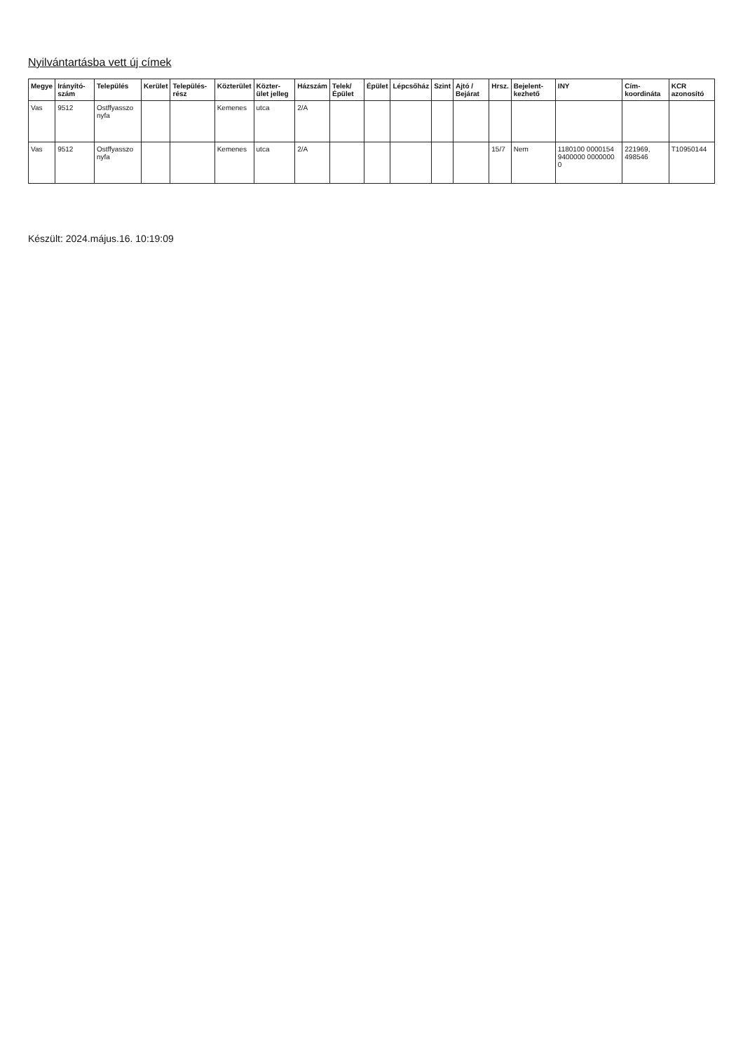Nyilvántartásba vett új címek
| Megye | Irányító-szám | Település | Kerület | Település-rész | Közterület | Közter-ület jelleg | Házszám | Telek/ Épület | Épület | Lépcsőház | Szint | Ajtó / Bejárat | Hrsz. | Bejelent-kezhető | INY | Cím-koordináta | KCR azonosító |
| --- | --- | --- | --- | --- | --- | --- | --- | --- | --- | --- | --- | --- | --- | --- | --- | --- | --- |
| Vas | 9512 | Ostffyasszo nyfa | | | Kemenes | utca | 2/A | | | | | | | | | | |
| Vas | 9512 | Ostffyasszo nyfa | | | Kemenes | utca | 2/A | | | | | | 15/7 | Nem | 1180100 0000154 9400000 0000000 0 | 221969, 498546 | T10950144 |
Készült: 2024.május.16. 10:19:09